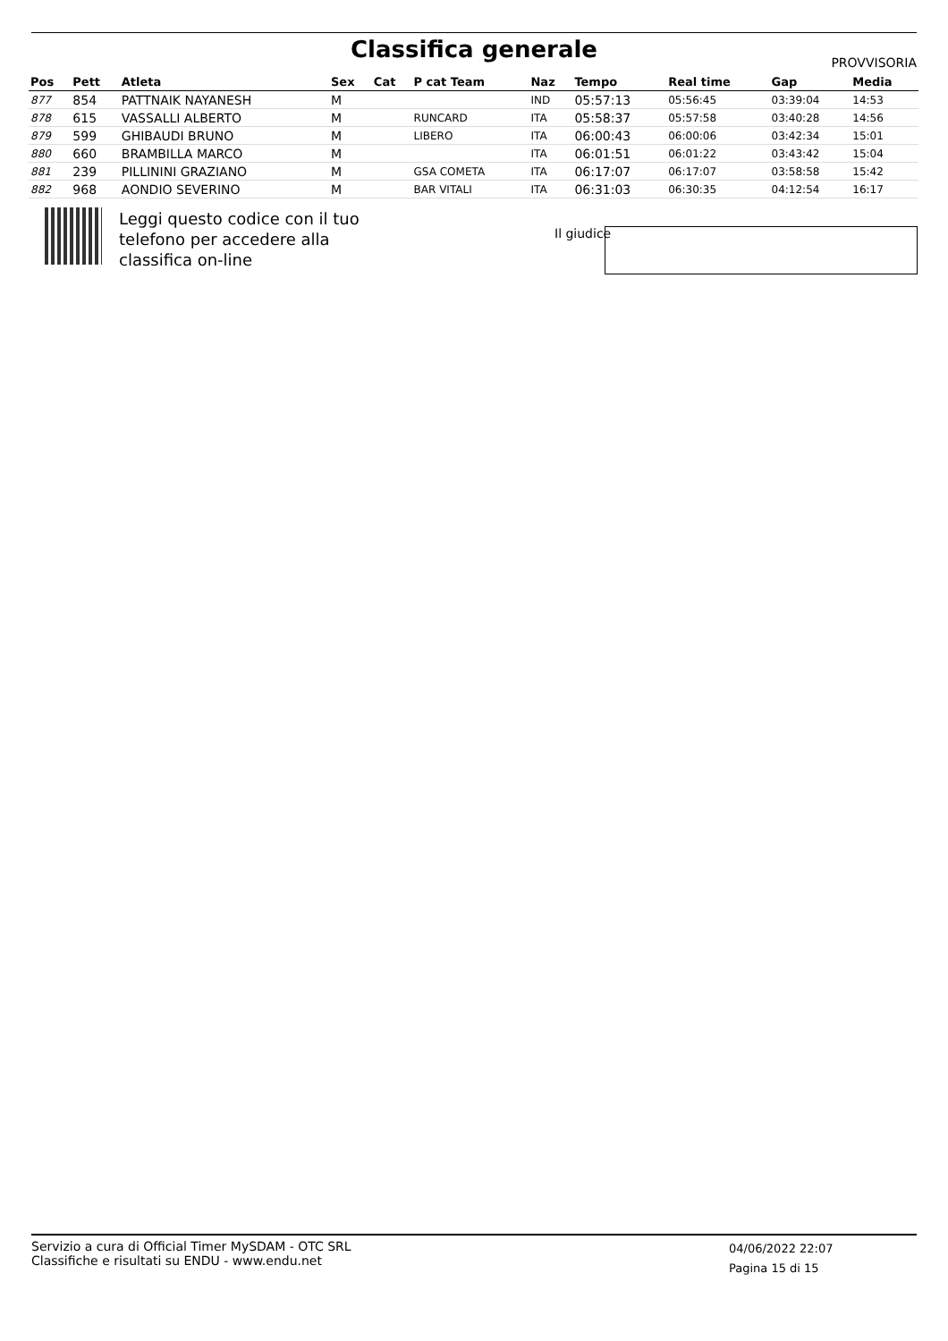Classifica generale
PROVVISORIA
| Pos | Pett | Atleta | Sex | Cat | P cat Team | Naz | Tempo | Real time | Gap | Media |
| --- | --- | --- | --- | --- | --- | --- | --- | --- | --- | --- |
| 877 | 854 | PATTNAIK NAYANESH | M | | | IND | 05:57:13 | 05:56:45 | 03:39:04 | 14:53 |
| 878 | 615 | VASSALLI ALBERTO | M | | RUNCARD | ITA | 05:58:37 | 05:57:58 | 03:40:28 | 14:56 |
| 879 | 599 | GHIBAUDI BRUNO | M | | LIBERO | ITA | 06:00:43 | 06:00:06 | 03:42:34 | 15:01 |
| 880 | 660 | BRAMBILLA MARCO | M | | | ITA | 06:01:51 | 06:01:22 | 03:43:42 | 15:04 |
| 881 | 239 | PILLININI GRAZIANO | M | | GSA COMETA | ITA | 06:17:07 | 06:17:07 | 03:58:58 | 15:42 |
| 882 | 968 | AONDIO SEVERINO | M | | BAR VITALI | ITA | 06:31:03 | 06:30:35 | 04:12:54 | 16:17 |
Leggi questo codice con il tuo
telefono per accedere alla
classifica on-line
Il giudice
Servizio a cura di Official Timer MySDAM - OTC SRL
Classifiche e risultati su ENDU - www.endu.net
04/06/2022 22:07
Pagina 15 di 15